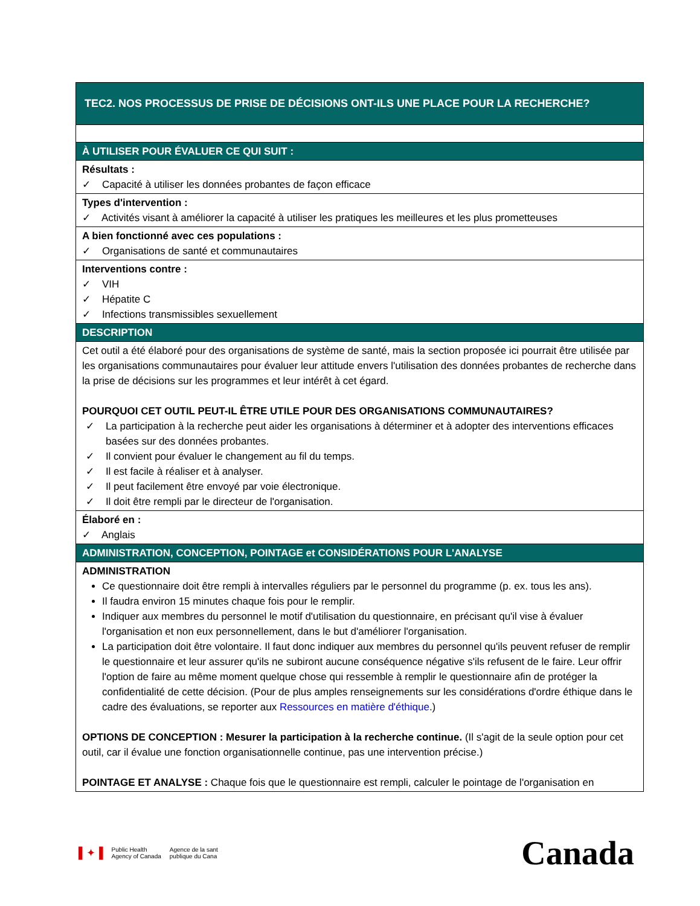| TEC2. NOS PROCESSUS DE PRISE DE DÉCISIONS ONT-ILS UNE PLACE POUR LA RECHERCHE? |
| À UTILISER POUR ÉVALUER CE QUI SUIT : |
| Résultats : ✓ Capacité à utiliser les données probantes de façon efficace |
| Types d'intervention : ✓ Activités visant à améliorer la capacité à utiliser les pratiques les meilleures et les plus prometteuses |
| A bien fonctionné avec ces populations : ✓ Organisations de santé et communautaires |
| Interventions contre : ✓ VIH ✓ Hépatite C ✓ Infections transmissibles sexuellement |
| DESCRIPTION |
| Cet outil a été élaboré pour des organisations de système de santé, mais la section proposée ici pourrait être utilisée par les organisations communautaires pour évaluer leur attitude envers l'utilisation des données probantes de recherche dans la prise de décisions sur les programmes et leur intérêt à cet égard. POURQUOI CET OUTIL PEUT-IL ÊTRE UTILE POUR DES ORGANISATIONS COMMUNAUTAIRES? ✓ La participation à la recherche peut aider les organisations à déterminer et à adopter des interventions efficaces basées sur des données probantes. ✓ Il convient pour évaluer le changement au fil du temps. ✓ Il est facile à réaliser et à analyser. ✓ Il peut facilement être envoyé par voie électronique. ✓ Il doit être rempli par le directeur de l'organisation. |
| Élaboré en : ✓ Anglais |
| ADMINISTRATION, CONCEPTION, POINTAGE et CONSIDÉRATIONS POUR L'ANALYSE |
| ADMINISTRATION Ce questionnaire doit être rempli à intervalles réguliers par le personnel du programme (p. ex. tous les ans). Il faudra environ 15 minutes chaque fois pour le remplir. Indiquer aux membres du personnel le motif d'utilisation du questionnaire, en précisant qu'il vise à évaluer l'organisation et non eux personnellement, dans le but d'améliorer l'organisation. La participation doit être volontaire. Il faut donc indiquer aux membres du personnel qu'ils peuvent refuser de remplir le questionnaire et leur assurer qu'ils ne subiront aucune conséquence négative s'ils refusent de le faire. Leur offrir l'option de faire au même moment quelque chose qui ressemble à remplir le questionnaire afin de protéger la confidentialité de cette décision. (Pour de plus amples renseignements sur les considérations d'ordre éthique dans le cadre des évaluations, se reporter aux Ressources en matière d'éthique .) OPTIONS DE CONCEPTION : Mesurer la participation à la recherche continue. (Il s'agit de la seule option pour cet outil, car il évalue une fonction organisationnelle continue, pas une intervention précise.) POINTAGE ET ANALYSE : Chaque fois que le questionnaire est rempli, calculer le pointage de l'organisation en |
▌✦▐ Public Health
Agency of Canada Agence de la sant
publique du Cana
Canada